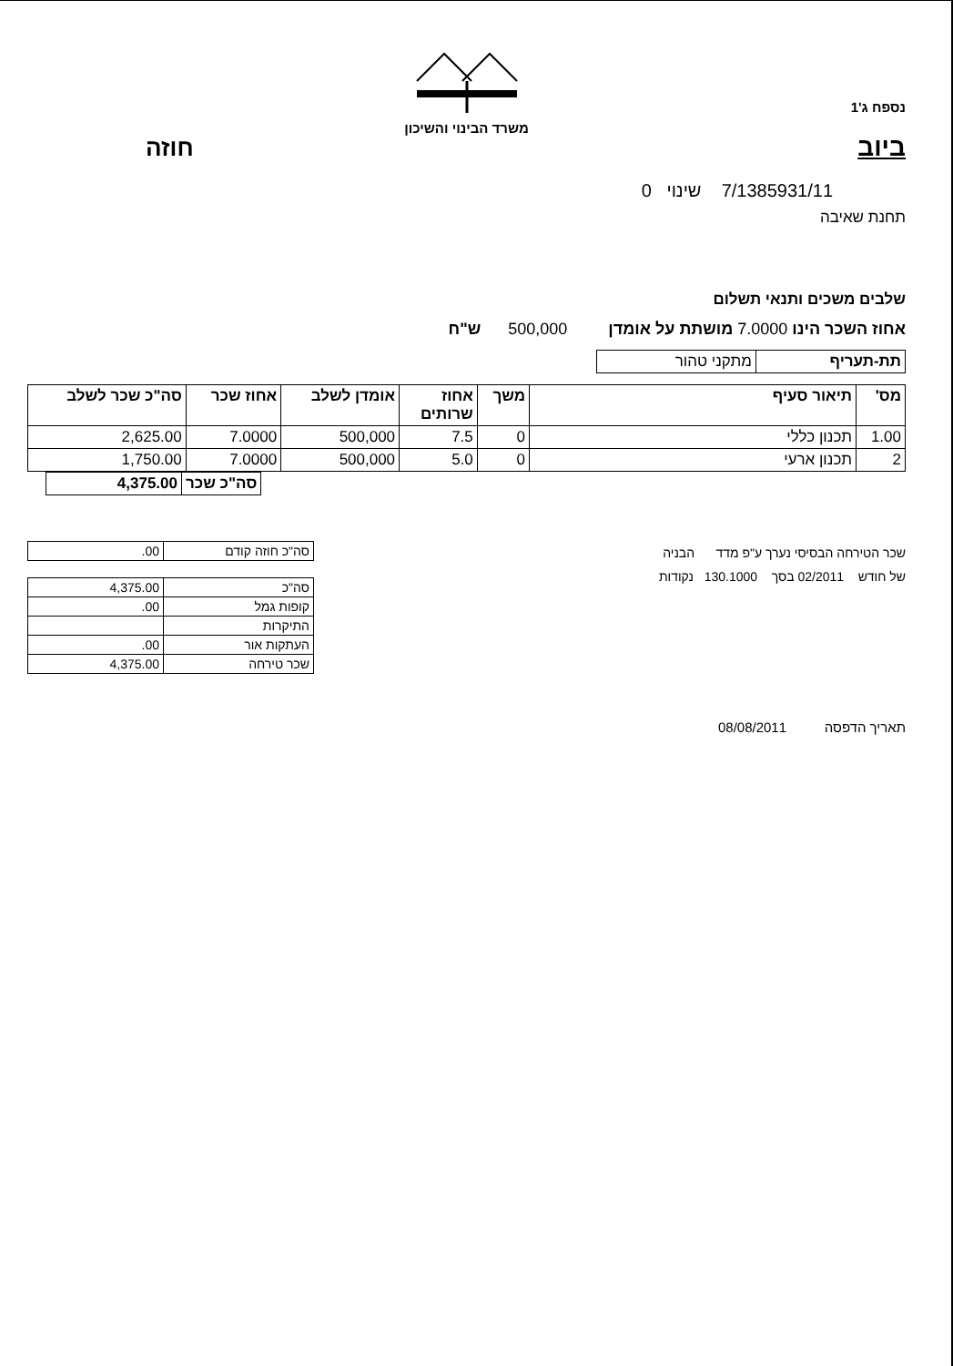משרד הבינוי והשיכון
נספח ג'1
ביוב חוזה
7/1385931/11 שינוי 0
תחנת שאיבה
שלבים משכים ותנאי תשלום
אחוז השכר הינו 7.0000 מושתת על אומדן 500,000 ש"ח
| תת-תעריף | מתקני טהור |
| מס' | תיאור סעיף | משך | אחוז שרותים | אומדן לשלב | אחוז שכר | סה"כ שכר לשלב |
| --- | --- | --- | --- | --- | --- | --- |
| 1.00 | תכנון כללי | 0 | 7.5 | 500,000 | 7.0000 | 2,625.00 |
| 2 | תכנון ארעי | 0 | 5.0 | 500,000 | 7.0000 | 1,750.00 |
| סה"כ שכר | 4,375.00 |
שכר הטירחה הבסיסי נערך ע"פ מדד הבניה
של חודש 02/2011 בסך 130.1000 נקודות
| סה"כ חוזה קודם | .00 |
| סה"כ | 4,375.00 |
| קופות גמל | .00 |
| התיקרות | |
| העתקות אור | .00 |
| שכר טירחה | 4,375.00 |
תאריך הדפסה 08/08/2011